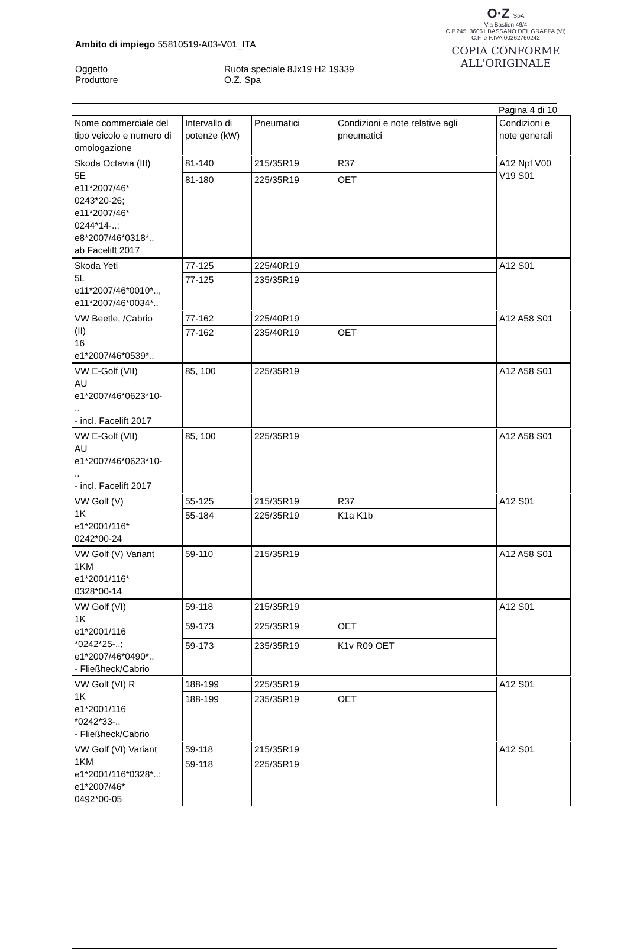O·Z SpA
Via Bastion 49/4
C.P.245, 36061 BASSANO DEL GRAPPA (VI)
C.F. e P.IVA 00262760242
COPIA CONFORME
ALL'ORIGINALE
Ambito di impiego 55810519-A03-V01_ITA
Oggetto
Produttore
Ruota speciale 8Jx19 H2 19339
O.Z. Spa
Pagina 4 di 10
| Nome commerciale del tipo veicolo e numero di omologazione | Intervallo di potenze (kW) | Pneumatici | Condizioni e note relative agli pneumatici | Condizioni e note generali |
| Skoda Octavia (III) 5E e11*2007/46* 0243*20-26; e11*2007/46* 0244*14-..; e8*2007/46*0318*.. ab Facelift 2017 | 81-140 | 215/35R19 | R37 | A12 Npf V00 V19 S01 |
| | 81-180 | 225/35R19 | OET | |
| Skoda Yeti 5L e11*2007/46*0010*.., e11*2007/46*0034*.. | 77-125 | 225/40R19 | | A12 S01 |
| | 77-125 | 235/35R19 | | |
| VW Beetle, /Cabrio (II) 16 e1*2007/46*0539*.. | 77-162 | 225/40R19 | | A12 A58 S01 |
| | 77-162 | 235/40R19 | OET | |
| VW E-Golf (VII) AU e1*2007/46*0623*10- .. - incl. Facelift 2017 | 85, 100 | 225/35R19 | | A12 A58 S01 |
| VW E-Golf (VII) AU e1*2007/46*0623*10- .. - incl. Facelift 2017 | 85, 100 | 225/35R19 | | A12 A58 S01 |
| VW Golf (V) 1K e1*2001/116* 0242*00-24 | 55-125 | 215/35R19 | R37 | A12 S01 |
| | 55-184 | 225/35R19 | K1a K1b | |
| VW Golf (V) Variant 1KM e1*2001/116* 0328*00-14 | 59-110 | 215/35R19 | | A12 A58 S01 |
| VW Golf (VI) 1K e1*2001/116 *0242*25-..; e1*2007/46*0490*.. - Fließheck/Cabrio | 59-118 | 215/35R19 | | A12 S01 |
| | 59-173 | 225/35R19 | OET | |
| | 59-173 | 235/35R19 | K1v R09 OET | |
| VW Golf (VI) R 1K e1*2001/116 *0242*33-.. - Fließheck/Cabrio | 188-199 | 225/35R19 | | A12 S01 |
| | 188-199 | 235/35R19 | OET | |
| VW Golf (VI) Variant 1KM e1*2001/116*0328*..; e1*2007/46* 0492*00-05 | 59-118 | 215/35R19 | | A12 S01 |
| | 59-118 | 225/35R19 | | |